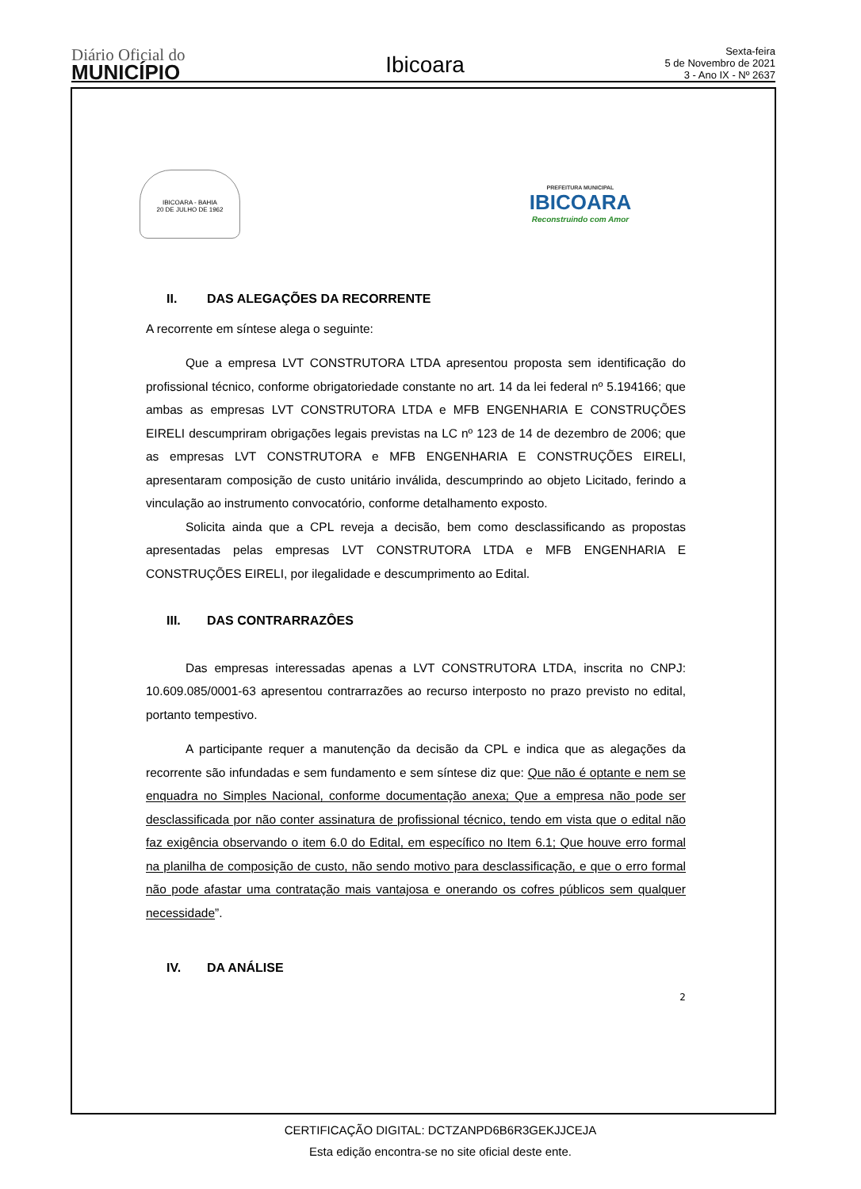Diário Oficial do
MUNICÍPIO
Ibicoara
Sexta-feira
5 de Novembro de 2021
3 - Ano IX - Nº 2637
IBICOARA - BAHIA
20 DE JULHO DE 1962
PREFEITURA MUNICIPAL
IBICOARA
Reconstruindo com Amor
II. DAS ALEGAÇÕES DA RECORRENTE
A recorrente em síntese alega o seguinte:
Que a empresa LVT CONSTRUTORA LTDA apresentou proposta sem identificação do profissional técnico, conforme obrigatoriedade constante no art. 14 da lei federal nº 5.194166; que ambas as empresas LVT CONSTRUTORA LTDA e MFB ENGENHARIA E CONSTRUÇÕES EIRELI descumpriram obrigações legais previstas na LC nº 123 de 14 de dezembro de 2006; que as empresas LVT CONSTRUTORA e MFB ENGENHARIA E CONSTRUÇÕES EIRELI, apresentaram composição de custo unitário inválida, descumprindo ao objeto Licitado, ferindo a vinculação ao instrumento convocatório, conforme detalhamento exposto.
Solicita ainda que a CPL reveja a decisão, bem como desclassificando as propostas apresentadas pelas empresas LVT CONSTRUTORA LTDA e MFB ENGENHARIA E CONSTRUÇÕES EIRELI, por ilegalidade e descumprimento ao Edital.
III. DAS CONTRARRAZÔES
Das empresas interessadas apenas a LVT CONSTRUTORA LTDA, inscrita no CNPJ: 10.609.085/0001-63 apresentou contrarrazões ao recurso interposto no prazo previsto no edital, portanto tempestivo.
A participante requer a manutenção da decisão da CPL e indica que as alegações da recorrente são infundadas e sem fundamento e sem síntese diz que: Que não é optante e nem se enquadra no Simples Nacional, conforme documentação anexa; Que a empresa não pode ser desclassificada por não conter assinatura de profissional técnico, tendo em vista que o edital não faz exigência observando o item 6.0 do Edital, em específico no Item 6.1; Que houve erro formal na planilha de composição de custo, não sendo motivo para desclassificação, e que o erro formal não pode afastar uma contratação mais vantajosa e onerando os cofres públicos sem qualquer necessidade”.
IV. DA ANÁLISE
2
CERTIFICAÇÃO DIGITAL: DCTZANPD6B6R3GEKJJCEJA
Esta edição encontra-se no site oficial deste ente.